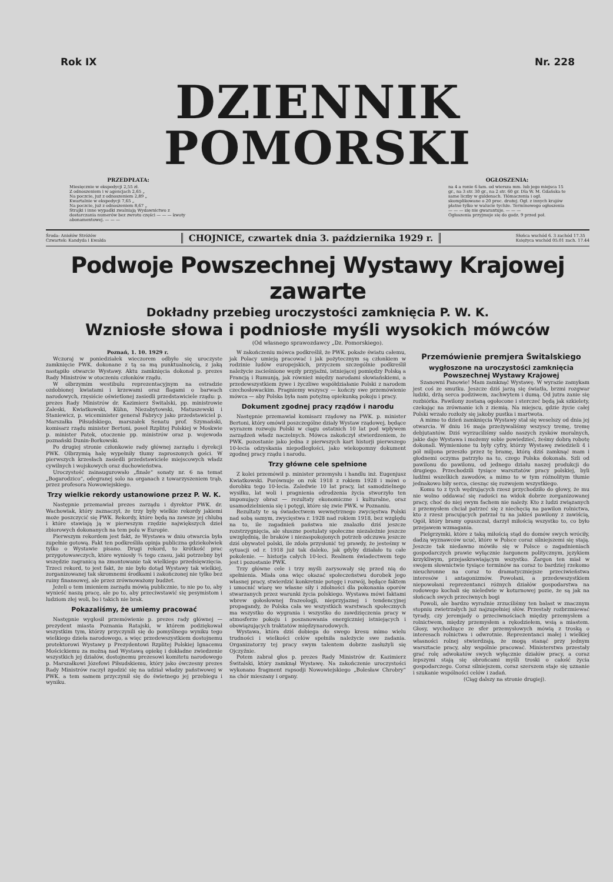Rok IX Nr. 228
DZIENNIK POMORSKI
PRZEDPŁATA:
Miesięcznie w ekspedycji 2,55 zł.
Z odnoszeniem i w agencjach 2,65 „
Na poczcie, już z odnoszeniem 2,89 „
Kwartalnie w ekspedycji 7,65 „
Na poczcie, już z odnoszeniem 8,67 „
Strajki i inne wypadki zwalniają Wydawnictwo z dostarczania numerów bez zwrotu części — — — kwoty abonamentowej. — — —
OGŁOSZENIA:
na 4 a ronie 6 łam. od wiersza mm. lub jego miejsca 15 gr., na 3 str. 30 gr., na 2 str. 60 gr. Dla W. M. Gdańska te same liczby w guldenach. Tłómaczenia i ogł. skomplikowane o 20 proc. drożej. Ogł. z innych krajów płatne tylko w walucie tychże. Terminowego ogłoszenia — — — się nie gwarantuje. — — —
Ogłoszenia przyjmuje się do godz. 9 przed poł.
Środa: Aniołów Stróżów
Czwartek: Kandyda i Ewalda CHOJNICE, czwartek dnia 3. października 1929 r. Słońca wschód 6. 3 zachód 17.35
Księżyca wschód 05.01 zach. 17.44
Podwoje Powszechnej Wystawy Krajowej zawarte
Dokładny przebieg uroczystości zamknięcia P. W. K.
Wzniosłe słowa i podniosłe myśli wysokich mówców
(Od własnego sprawozdawcy „Dz. Pomorskiego).
Poznań, 1. 10. 1929 r.
Wczoraj w poniedziałek wieczorem odbyło się uroczyste zamknięcie PWK. dokonane z tą sa mą punktualnością, z jaką nastąpiło otwarcie Wystawy. Aktu zamknięcia dokonał p. prezes Rady Ministrów w otoczeniu członków rządu.
W olbrzymim westibulu reprezentacyjnym na estradzie ozdobionej kwiatami i krzewami oraz flagami o barwach narodowych, rzęsiście oświetlonej zasiedli przedstawiciele rządu: p. prezes Rady Ministrów dr. Kazimierz Świtalski, pp. ministrowie Zaleski, Kwiatkowski, Kühn, Niezabytowski, Matuszewski i Staniewicz, p. wiceminister generał Fabrycy jako przedstawiciel p. Marszałka Piłsudskiego, marszałek Senatu prof. Szymański, komisarz rządu minister Bertoni, poseł Rzplitej Polskiej w Moskwie p. minister Patek, otoczenie pp. ministrów oraz p. wojewoda poznański Dunin-Borkowski.
Po drugiej stronie członkowie rady głównej zarządu i dyrekcji PWK. Olbrzymią halę wypełniły tłumy zaproszonych gości. W pierwszych krzesłach zasiedli przedstawiciele miejscowych władz cywilnych i wojskowych oraz duchowieństwa.
Uroczystość zainaugurowało „finale“ sonaty nr. 6 na temat „Bogarodzico“, odegranej solo na organach z towarzyszeniem trąb, przez profesora Nowowiejskiego.
Trzy wielkie rekordy ustanowione przez P. W. K.
Następnie przemawiał prezes zarządu i dyrektor PWK. dr. Wachowiak, który zaznaczył, że trzy były wielkie rekordy jakiemi może poszczycić się PWK. Rekordy, które będą na zawsze jej chlubą i które stawiają ją w pierwszym rzędzie największych dzieł zbiorowych dokonanych na tem polu w Europie.
Pierwszym rekordem jest fakt, że Wystawa w dniu otwarcia była zupełnie gotową. Fakt ten podkreśliła opinja publiczna gdziekolwiek tylko o Wystawie pisano. Drugi rekord, to krótkość prac przygotowawczych, które wyniosły ¾ tego czasu, jaki potrzebny był wszędzie zagranicą na zmontowanie tak wielkiego przedsięwzięcia. Trzeci rekord, to jest fakt, że nie było dotąd Wystawy tak wielkiej, zorganizowanej tak skromnemi środkami i zakończonej nie tylko bez ruiny finansowej, ale przez zrównoważony budżet.
Jeżeli o tem imieniem zarządu mówią publicznie, to nie po to, aby wynieść naszą pracę, ale po to, aby przeciwstawić się pesymistom i ludziom złej woli, bo i takich nie brak.
Pokazaliśmy, że umiemy pracować
Następnie wygłosił przemówienie p. prezes rady głównej — prezydent miasta Poznania Ratajski, w którem podziękował wszystkim tym, którzy przyczynili się do pomyślnego wyniku tego wielkiego dzieła narodowego, a więc przedewszystkiem dostojnemu protektorowi Wystawy p Prezydentowi Rzplitej Polskiej Ignacemu Mościckiemu za możną nad Wystawą opiekę i dokładne zwiedzenie wszystkich jej działów, dostojnemu prezesowi komitetu narodowego p. Marszałkowi Józefowi Piłsudskiemu, który jako ówczesny prezes Rady Ministrów raczył zgodzić się na udział władzy państwowej w PWK. a tem samem przyczynił się do świetnego jej przebiegu i wyniku.
W zakończeniu mówca podkreślił, że PWK. pokaże światu całemu, jak Polacy umieją pracować i jak pożytecznym są członkiem w rodzinie ludów europejskich, przyczem szczególnie podkreślił należycie zacieśnione węzły przyjaźni, istniejącej pomiędzy Polską a Francją i Rumunją, jak również między narodami słowiańskiemi, a przedewszystkiem żywe i życzliwe współdziałanie Polski z narodem czechosłowackim. Pragniemy wszyscy — kończy swe przemówienie mówca — aby Polska była nam potężną opiekunką pokoju i pracy.
Dokument zgodnej pracy rządów i narodu
Następnie przemawiał komisarz rządowy na PWK. p. minister Bertoni, który omówił poszczególne działy Wystaw rządowej, będące wyrazem rozwoju Polski w ciągu ostatnich 10 lat pod wpływem zarządzeń władz naczelnych. Mówca zakończył stwierdzeniem, że PWK. pozostanie jako jedna z pierwszych kart historji pierwszego 10-lecia odzyskania niepodległości, jako wiekopomny dokument zgodnej pracy rządu i narodu.
Trzy główne cele spełnione
Z kolei przemówił p. minister przemysłu i handlu inż. Eugenjusz Kwiatkowski. Porównuje on rok 1918 z rokiem 1928 i mówi o dorobku tego 10-lecia. Zaledwie 10 lat pracy, lat samodzielnego wysiłku, lat woli i pragnienia odrodzenia życia stworzyło ten imponujący obraz — rezultaty ekonomiczne i kulturalne, oraz usamodzielnienia się i potęgi, które się zwie PWK. w Poznaniu.
Rezultaty te są świadectwem wewnętrznego zwycięstwa Polski nad sobą samym, zwycięstwa r. 1928 nad rokiem 1918, bez względu na to, ile zagadnień państwa nie znalazło dziś jeszcze rozstrzygnięcia, ale słuszne postulaty społeczne niezależnie jeszcze uwzględnią, ile braków i niezaspokojonych potrzeb odczuwa jeszcze dziś obywatel polski, ile zdoła przysłonić tej prawdy, że jesteśmy w sytuacji od r. 1918 już tak daleko, jak gdyby działało tu całe pokolenie. — historja całych 10-leci. Realnem świadectwem tego jest i pozostanie PWK.
Trzy główne cele i trzy myśli zarysowały się przed nią do spełnienia. Miała ona więc okazać społeczeństwu dorobek jego własnej pracy, stwierdzić konkretnie potęgę i rozwój, będące faktem i umocnić wiarę we własne siły i zdolności dla pokonania oporów stwarzanych przez warunki życia polskiego. Wystawa mówi faktami wbrew gołosłownej frazeologji, nieprzyjaznej i tendencyjnej propagandy, że Polska cała we wszystkich warstwach społecznych ma wszystko do wygrania i wszystko do zawdzięczenia pracy w atmosferze pokoju i poszanowania energiczniej istniejących i obowiązujących traktatów międzynarodowych.
Wystawa, która dziś dobiega do swego kresu mimo wielu trudności i wielkości celów spełniła należycie swe zadania. Organizatorzy tej pracy swym talentem dobrze zasłużyli się Ojczyźnie.
Potem zabrał głos p. prezes Rady Ministrów dr. Kazimierz Świtalski, który zamknął Wystawę. Na zakończenie uroczystości wykonano fragment rapsodji Nowowiejskiego „Bolesław Chrobry“ na chór mieszany i organy.
Przemówienie premjera Świtalskiego
wygłoszone na uroczystości zamknięcia Powszechnej Wystawy Krajowej
Szanowni Panowie! Mam zamknąć Wystawę. W wyrazie zamykam jest coś ze smutku. Jeszcze dziś jarzą się światła, brzmi rozgwar ludzki, drżą serca podziwem, zachwytem i dumą. Od jutra zanie się rozbiórka. Pawilony zostaną ogołocone i sterczeć będą jak szkielety, czekając na zrównanie ich z ziemią. Na miejscu, gdzie życie całej Polski wrzało rozłoży się jakoby pustka i martwota.
A mimo to dzień zamknięcia Wystawy stał się weselszy od dnia jej otwarcia. W dniu 16 maja przeżywaliśmy wszyscy tremę, tremę debjutantów. Dziś wyrzuciliśmy saldo naszych zysków moralnych, jakie daje Wystawa i możemy sobie powiedzieć, żeśmy dobrą robotę dokonali. Wymienione tu były cyfry, którzy Wystawę zwiedzieli 4 i pół miljona przeszło przez tę bramę, którą dziś zamknąć mam i głodnemi oczyma patrzyło na to, czego Polska dokonała. Szli od pawilonu do pawilonu, od jednego działu naszej produkcji do drugiego. Przechodzili tysiące warsztatów pracy polskiej, byli ludźmi wszelkich zawodów, a mimo to w tym różnolitym tłumie jednakowo biły serca, ciesząc się rozwojem wszystkiego.
Komu to z tych wędrujących rzesz przychodziło do głowy, że mu nie wolno oddawać się radości na widok dobrze zorganizowanej pracy, choć do niej swym fachem nie należy. Kto z ludzi związanych z przemysłem chciał patrzeć się z niechęcią na pawilon rolnictwa, kto z rzesz pracujących patrzał tu na jakieś pawilony z zawiścią, Ogół, który bramy opuszczał, darzył miłością wszystko to, co było przejawem wzmagania.
Pielgrzymki, które z taką miłością stąd do domów swych wróciły, dadzą wyznawców ucuć, które w Polsce coraz silniejszemi się stają. Jeszcze tak niedawno mówiło się w Polsce o zagadnieniach gospodarczych prawie wyłącznie żargonem politycznym, językiem krzykliwym, przejaskrawiającym wszystko. Żargon ten miał w swojem słownictwie tysiące terminów na coraz to bardziej rzekomo nieuchronne na coraz to dramatyczniejsze przeciwieństwa interesów i antagonizmów. Powołani, a przedewszystkiem niepowołani reprezentanci różnych działów gospodarstwa na rodowego kochali się nieledwie w koturnowej pozie, że są jak na słońcach swych przeciwnych bogi
Powoli, ale bardzo wyraźnie zrzuciliśmy ten balast w znacznym stopniu zwietrzałych już najzupełniej słów. Przestały rozbrzmiewać tyrady, czy jeremjady o przeciwnościach między przemysłem a rolnictwem, między przemysłem a rękodziełem, wsią a miastem. Głosy, wychodzące ze sfer przemysłowych mówią z troską o interesach rolnictwa i odwrotnie. Reprezentanci małej i wielkiej własności rolnej stwierdzają, że mogą stanąć przy jednym warsztacie pracy, aby wspólnie pracować. Ministerstwa przestały grać rolę adwokatów swych wyłącznie działów pracy, a coraz lepszymi stają się obrońcami myśli troski o całość życia gospodarczego. Coraz silniejszem, coraz szerszem staje się uznanie i szukanie wspólności celów i zadań.
(Ciąg dalszy na stronie drugiej).